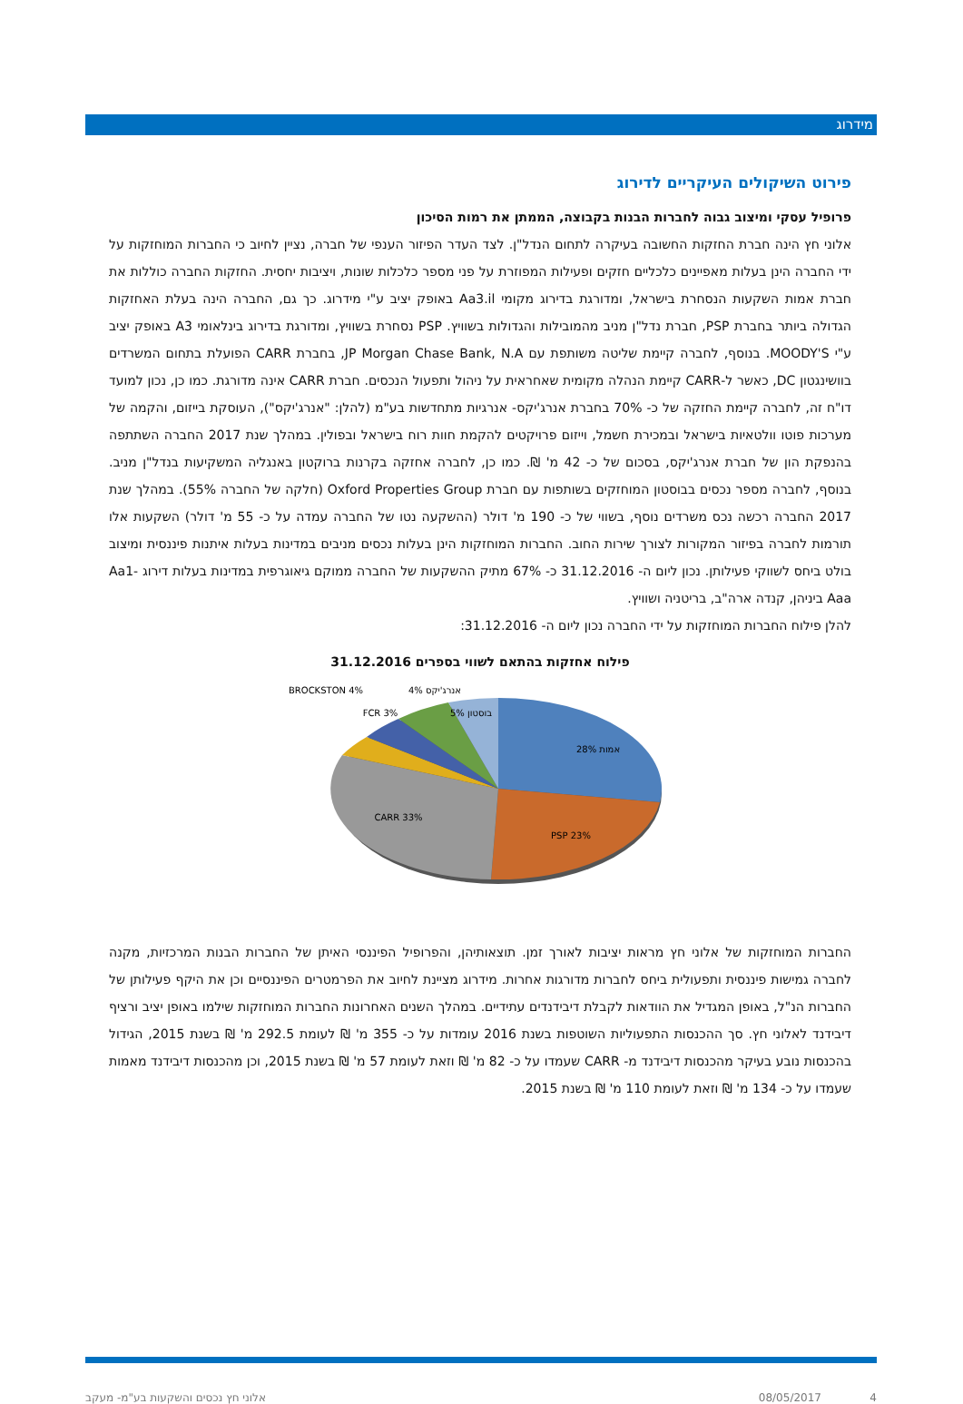מידרוג
פירוט השיקולים העיקריים לדירוג
פרופיל עסקי ומיצוב גבוה לחברות הבנות בקבוצה, הממתן את רמות הסיכון
אלוני חץ הינה חברת החזקות החשובה בעיקרה לתחום הנדל"ן. לצד העדר הפיזור הענפי של חברה, נציין לחיוב כי החברות המוחזקות על ידי החברה הינן בעלות מאפיינים כלכליים חזקים ופעילות המפוזרת על פני מספר כלכלות שונות, ויציבות יחסית. החזקות החברה כוללות את חברת אמות השקעות הנסחרת בישראל, ומדורגת בדירוג מקומי Aa3.il באופק יציב ע"י מידרוג. כך גם, החברה הינה בעלת האחזקות הגדולה ביותר בחברת PSP, חברת נדל"ן מניב מהמובילות והגדולות בשוויץ. PSP נסחרת בשוויץ, ומדורגת בדירוג בינלאומי A3 באופק יציב ע"י MOODY'S. בנוסף, לחברה קיימת שליטה משותפת עם JP Morgan Chase Bank, N.A, בחברת CARR הפועלת בתחום המשרדים בוושינגטון DC, כאשר ל-CARR קיימת הנהלה מקומית שאחראית על ניהול ותפעול הנכסים. חברת CARR אינה מדורגת. כמו כן, נכון למועד דו"ח זה, לחברה קיימת החזקה של כ- 70% בחברת אנרג'יקס- אנרגיות מתחדשות בע"מ (להלן: "אנרג'יקס"), העוסקת בייזום, והקמה של מערכות פוטו וולטאיות בישראל ובמכירת חשמל, וייזום פרויקטים להקמת חוות רוח בישראל ובפולין. במהלך שנת 2017 החברה השתתפה בהנפקת הון של חברת אנרג'יקס, בסכום של כ- 42 מ' ₪. כמו כן, לחברה אחזקה בקרנות ברוקטון באנגליה המשקיעות בנדל"ן מניב. בנוסף, לחברה מספר נכסים בבוסטון המוחזקים בשותפות עם חברת Oxford Properties Group (חלקה של החברה 55%). במהלך שנת 2017 החברה רכשה נכס משרדים נוסף, בשווי של כ- 190 מ' דולר (ההשקעה נטו של החברה עמדה על כ- 55 מ' דולר) השקעות אלו תורמות לחברה בפיזור המקורות לצורך שירות החוב. החברות המוחזקות הינן בעלות נכסים מניבים במדינות בעלות איתנות פיננסית ומיצוב בולט ביחס לשווקי פעילותן. נכון ליום ה- 31.12.2016 כ- 67% מתיק ההשקעות של החברה ממוקם גיאוגרפית במדינות בעלות דירוג Aa1-Aaa ביניהן, קנדה ארה"ב, בריטניה ושוויץ.
להלן פילוח החברות המוחזקות על ידי החברה נכון ליום ה- 31.12.2016:
פילוח אחזקות בהתאם לשווי בספרים 31.12.2016
אמות 28%
PSP 23%
CARR 33%
בוסטון 5%
FCR 3%
אנרג'יקס 4%
BROCKSTON 4%
החברות המוחזקות של אלוני חץ מראות יציבות לאורך זמן. תוצאותיהן, והפרופיל הפיננסי האיתן של החברות הבנות המרכזיות, מקנה לחברה גמישות פיננסית ותפעולית ביחס לחברות מדורגות אחרות. מידרוג מציינת לחיוב את הפרמטרים הפיננסיים וכן את היקף פעילותן של החברות הנ"ל, באופן המגדיל את הוודאות לקבלת דיבידנדים עתידיים. במהלך השנים האחרונות החברות המוחזקות שילמו באופן יציב ורציף דיבידנד לאלוני חץ. סך ההכנסות התפעוליות השוטפות בשנת 2016 עומדות על כ- 355 מ' ₪ לעומת 292.5 מ' ₪ בשנת 2015, הגידול בהכנסות נובע בעיקר מהכנסות דיבידנד מ- CARR שעמדו על כ- 82 מ' ₪ וזאת לעומת 57 מ' ₪ בשנת 2015, וכן מהכנסות דיבידנד מאמות שעמדו על כ- 134 מ' ₪ וזאת לעומת 110 מ' ₪ בשנת 2015.
אלוני חץ נכסים והשקעות בע"מ- מעקב 08/05/2017 4